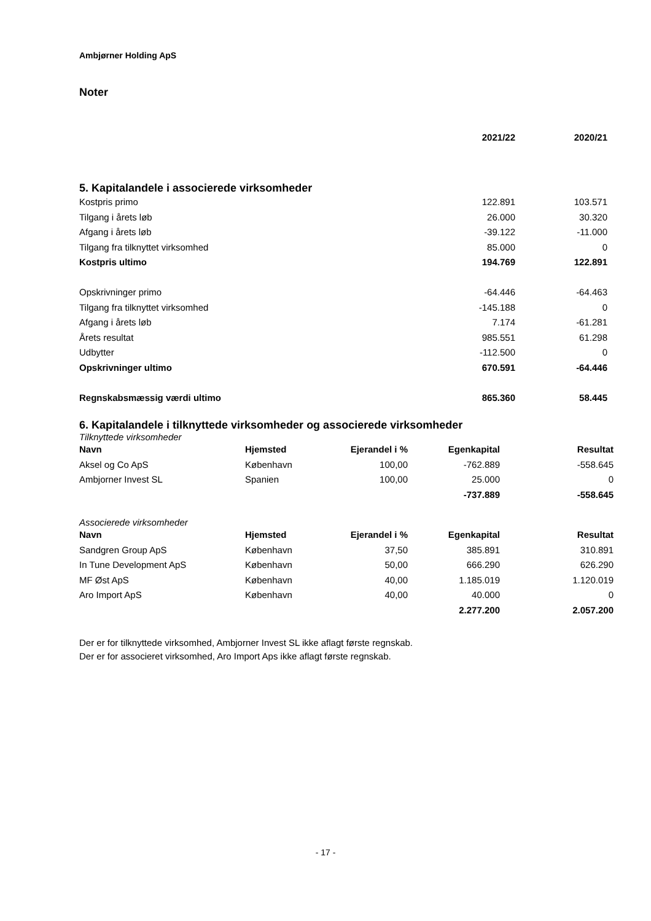Ambjørner Holding ApS
Noter
| | 2021/22 | 2020/21 |
5. Kapitalandele i associerede virksomheder
| Kostpris primo | 122.891 | 103.571 |
| Tilgang i årets løb | 26.000 | 30.320 |
| Afgang i årets løb | -39.122 | -11.000 |
| Tilgang fra tilknyttet virksomhed | 85.000 | 0 |
| Kostpris ultimo | 194.769 | 122.891 |
| Opskrivninger primo | -64.446 | -64.463 |
| Tilgang fra tilknyttet virksomhed | -145.188 | 0 |
| Afgang i årets løb | 7.174 | -61.281 |
| Årets resultat | 985.551 | 61.298 |
| Udbytter | -112.500 | 0 |
| Opskrivninger ultimo | 670.591 | -64.446 |
| Regnskabsmæssig værdi ultimo | 865.360 | 58.445 |
6. Kapitalandele i tilknyttede virksomheder og associerede virksomheder
Tilknyttede virksomheder
| Navn | Hjemsted | Ejerandel i % | Egenkapital | Resultat |
| --- | --- | --- | --- | --- |
| Aksel og Co ApS | København | 100,00 | -762.889 | -558.645 |
| Ambjorner Invest SL | Spanien | 100,00 | 25.000 | 0 |
| | | | -737.889 | -558.645 |
Associerede virksomheder
| Navn | Hjemsted | Ejerandel i % | Egenkapital | Resultat |
| --- | --- | --- | --- | --- |
| Sandgren Group ApS | København | 37,50 | 385.891 | 310.891 |
| In Tune Development ApS | København | 50,00 | 666.290 | 626.290 |
| MF Øst ApS | København | 40,00 | 1.185.019 | 1.120.019 |
| Aro Import ApS | København | 40,00 | 40.000 | 0 |
| | | | 2.277.200 | 2.057.200 |
Der er for tilknyttede virksomhed, Ambjorner Invest SL ikke aflagt første regnskab.
Der er for associeret virksomhed, Aro Import Aps ikke aflagt første regnskab.
- 17 -